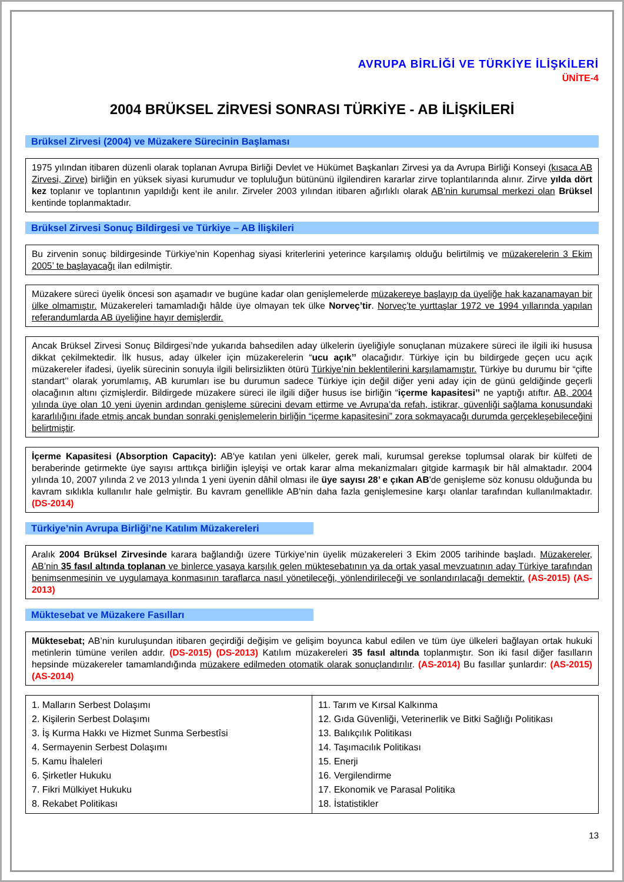AVRUPA BİRLİĞİ VE TÜRKİYE İLİŞKİLERİ
ÜNİTE-4
2004 BRÜKSEL ZİRVESİ SONRASI TÜRKİYE - AB İLİŞKİLERİ
Brüksel Zirvesi (2004) ve Müzakere Sürecinin Başlaması
1975 yılından itibaren düzenli olarak toplanan Avrupa Birliği Devlet ve Hükümet Başkanları Zirvesi ya da Avrupa Birliği Konseyi (kısaca AB Zirvesi, Zirve) birliğin en yüksek siyasi kurumudur ve topluluğun bütününü ilgilendiren kararlar zirve toplantılarında alınır. Zirve yılda dört kez toplanır ve toplantının yapıldığı kent ile anılır. Zirveler 2003 yılından itibaren ağırlıklı olarak AB’nin kurumsal merkezi olan Brüksel kentinde toplanmaktadır.
Brüksel Zirvesi Sonuç Bildirgesi ve Türkiye – AB İlişkileri
Bu zirvenin sonuç bildirgesinde Türkiye’nin Kopenhag siyasi kriterlerini yeterince karşılamış olduğu belirtilmiş ve müzakerelerin 3 Ekim 2005’ te başlayacağı ilan edilmiştir.
Müzakere süreci üyelik öncesi son aşamadır ve bugüne kadar olan genişlemelerde müzakereye başlayıp da üyeliğe hak kazanamayan bir ülke olmamıştır. Müzakereleri tamamladığı hâlde üye olmayan tek ülke Norveç’tir. Norveç’te yurttaşlar 1972 ve 1994 yıllarında yapılan referandumlarda AB üyeliğine hayır demişlerdir.
Ancak Brüksel Zirvesi Sonuç Bildirgesi’nde yukarıda bahsedilen aday ülkelerin üyeliğiyle sonuçlanan müzakere süreci ile ilgili iki hususa dikkat çekilmektedir. İlk husus, aday ülkeler için müzakerelerin “ucu açık’’ olacağıdır. Türkiye için bu bildirgede geçen ucu açık müzakereler ifadesi, üyelik sürecinin sonuyla ilgili belirsizlikten ötürü Türkiye’nin beklentilerini karşılamamıştır. Türkiye bu durumu bir “çifte standart’’ olarak yorumlamış, AB kurumları ise bu durumun sadece Türkiye için değil diğer yeni aday için de günü geldiğinde geçerli olacağının altını çizmişlerdir. Bildirgede müzakere süreci ile ilgili diğer husus ise birliğin “içerme kapasitesi’’ ne yaptığı atıftır. AB, 2004 yılında üye olan 10 yeni üyenin ardından genişleme sürecini devam ettirme ve Avrupa’da refah, istikrar, güvenliği sağlama konusundaki kararlılığını ifade etmiş ancak bundan sonraki genişlemelerin birliğin “içerme kapasitesini” zora sokmayacağı durumda gerçekleşebileceğini belirtmiştir.
İçerme Kapasitesi (Absorption Capacity): AB'ye katılan yeni ülkeler, gerek mali, kurumsal gerekse toplumsal olarak bir külfeti de beraberinde getirmekte üye sayısı arttıkça birliğin işleyişi ve ortak karar alma mekanizmaları gitgide karmaşık bir hâl almaktadır. 2004 yılında 10, 2007 yılında 2 ve 2013 yılında 1 yeni üyenin dâhil olması ile üye sayısı 28’ e çıkan AB'de genişleme söz konusu olduğunda bu kavram sıklıkla kullanılır hale gelmiştir. Bu kavram genellikle AB'nin daha fazla genişlemesine karşı olanlar tarafından kullanılmaktadır. (DS-2014)
Türkiye’nin Avrupa Birliği’ne Katılım Müzakereleri
Aralık 2004 Brüksel Zirvesinde karara bağlandığı üzere Türkiye’nin üyelik müzakereleri 3 Ekim 2005 tarihinde başladı. Müzakereler, AB’nin 35 fasıl altında toplanan ve binlerce yasaya karşılık gelen müktesebatının ya da ortak yasal mevzuatının aday Türkiye tarafından benimsenmesinin ve uygulamaya konmasının taraflarca nasıl yönetileceği, yönlendirileceği ve sonlandırılacağı demektir. (AS-2015) (AS-2013)
Müktesebat ve Müzakere Fasılları
Müktesebat; AB’nin kuruluşundan itibaren geçirdiği değişim ve gelişim boyunca kabul edilen ve tüm üye ülkeleri bağlayan ortak hukuki metinlerin tümüne verilen addır. (DS-2015) (DS-2013) Katılım müzakereleri 35 fasıl altında toplanmıştır. Son iki fasıl diğer fasılların hepsinde müzakereler tamamlandığında müzakere edilmeden otomatik olarak sonuçlandırılır. (AS-2014) Bu fasıllar şunlardır: (AS-2015) (AS-2014)
| 1. Malların Serbest Dolaşımı 2. Kişilerin Serbest Dolaşımı 3. İş Kurma Hakkı ve Hizmet Sunma Serbestîsi 4. Sermayenin Serbest Dolaşımı 5. Kamu İhaleleri 6. Şirketler Hukuku 7. Fikri Mülkiyet Hukuku 8. Rekabet Politikası | 11. Tarım ve Kırsal Kalkınma 12. Gıda Güvenliği, Veterinerlik ve Bitki Sağlığı Politikası 13. Balıkçılık Politikası 14. Taşımacılık Politikası 15. Enerji 16. Vergilendirme 17. Ekonomik ve Parasal Politika 18. İstatistikler |
13